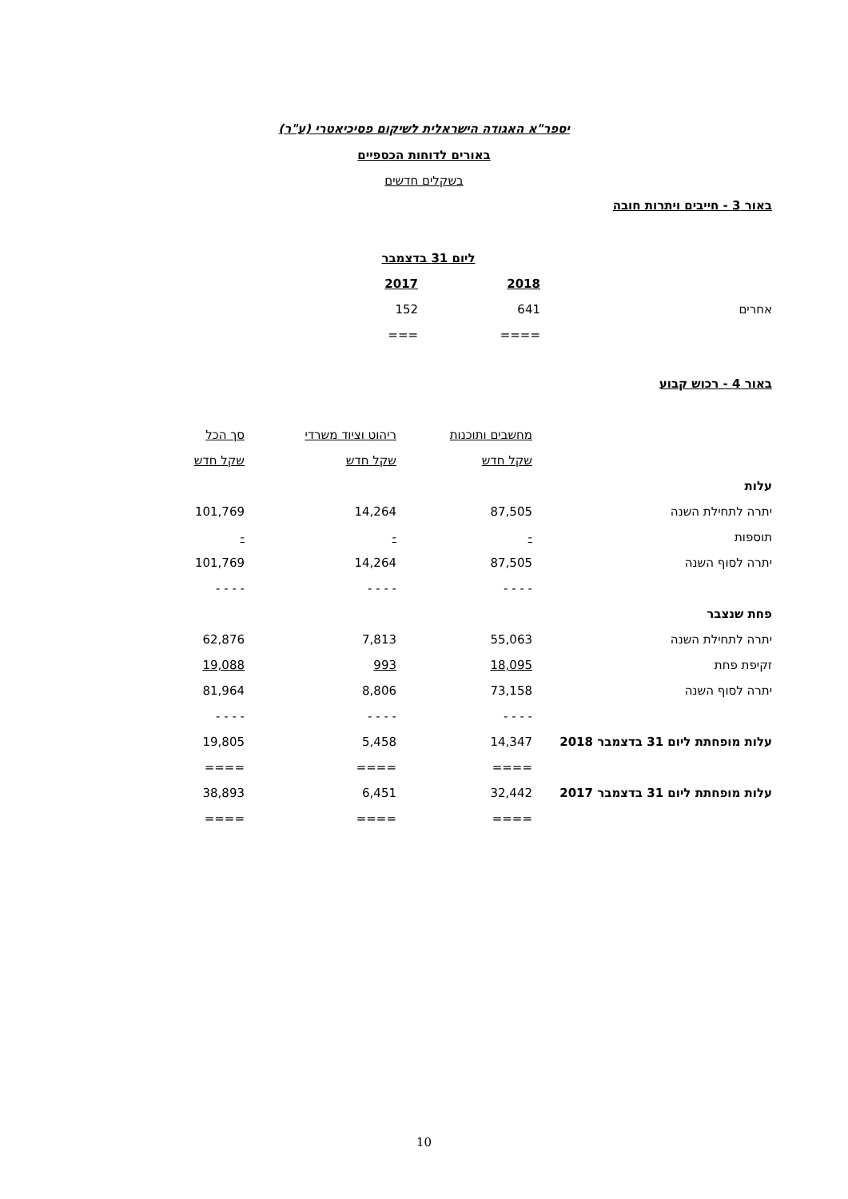יספר"א האגודה הישראלית לשיקום פסיכיאטרי (ע"ר)
באורים לדוחות הכספיים
בשקלים חדשים
באור 3 - חייבים ויתרות חובה
| | ליום 31 בדצמבר | |
| --- | --- | --- |
| | 2018 | 2017 |
| אחרים | 641 | 152 |
| | ==== | === |
באור 4 - רכוש קבוע
| | מחשבים ותוכנות | ריהוט וציוד משרדי | סך הכל |
| --- | --- | --- | --- |
| | שקל חדש | שקל חדש | שקל חדש |
| עלות | | | |
| יתרה לתחילת השנה | 87,505 | 14,264 | 101,769 |
| תוספות | - | - | - |
| יתרה לסוף השנה | 87,505 | 14,264 | 101,769 |
| | - - - - | - - - - | - - - - |
| פחת שנצבר | | | |
| יתרה לתחילת השנה | 55,063 | 7,813 | 62,876 |
| זקיפת פחת | 18,095 | 993 | 19,088 |
| יתרה לסוף השנה | 73,158 | 8,806 | 81,964 |
| | - - - - | - - - - | - - - - |
| עלות מופחתת ליום 31 בדצמבר 2018 | 14,347 | 5,458 | 19,805 |
| | ==== | ==== | ==== |
| עלות מופחתת ליום 31 בדצמבר 2017 | 32,442 | 6,451 | 38,893 |
| | ==== | ==== | ==== |
10